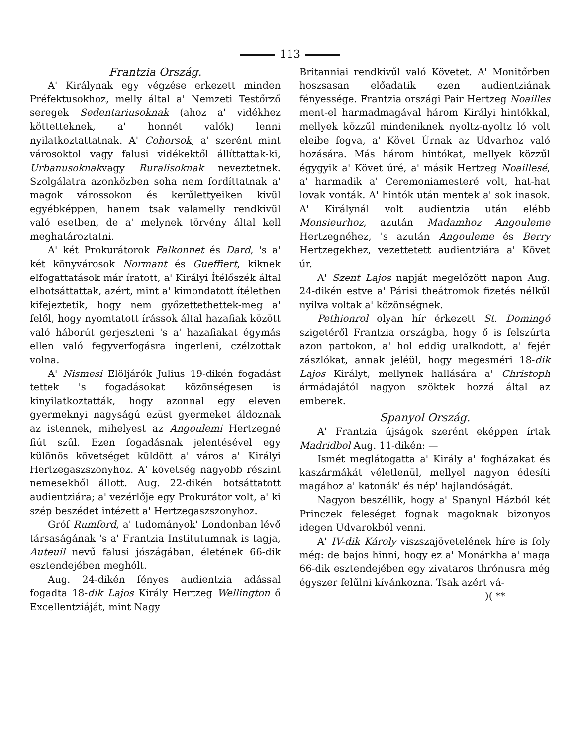113
Frantzia Ország.
A' Királynak egy végzése erkezett minden Préfektusokhoz, melly által a' Nemzeti Testőrző seregek Sedentariusoknak (ahoz a' vidékhez köttetteknek, a' honnét valók) lenni nyilatkoztattatnak. A' Cohorsok, a' szerént mint városoktol vagy falusi vidékektől állíttattak-ki, Urbanusoknakvagy Ruralisoknak neveztetnek. Szolgálatra azonközben soha nem fordíttatnak a' magok várossokon és kerűlettyeiken kivül egyébképpen, hanem tsak valamelly rendkivül való esetben, de a' melynek törvény által kell meghatároztatni.
A' két Prokurátorok Falkonnet és Dard, 's a' két könyvárosok Normant és Gueffiert, kiknek elfogattatások már íratott, a' Királyi Ítélőszék által elbotsáttattak, azért, mint a' kimondatott ítéletben kifejeztetik, hogy nem győzettethettek-meg a' felől, hogy nyomtatott írássok által hazafiak között való háborút gerjeszteni 's a' hazafiakat égymás ellen való fegyverfogásra ingerleni, czélzottak volna.
A' Nismesi Elöljárók Julius 19-dikén fogadást tettek 's fogadásokat közönségesen is kinyilatkoztatták, hogy azonnal egy eleven gyermeknyi nagyságú ezüst gyermeket áldoznak az istennek, mihelyest az Angoulemi Hertzegné fiút szűl. Ezen fogadásnak jelentésével egy különös követséget küldött a' város a' Királyi Hertzegaszszonyhoz. A' követség nagyobb részint nemesekből állott. Aug. 22-dikén botsáttatott audientziára; a' vezérlője egy Prokurátor volt, a' ki szép beszédet intézett a' Hertzegaszszonyhoz.
Gróf Rumford, a' tudományok' Londonban lévő társaságának 's a' Frantzia Institutumnak is tagja, Auteuil nevű falusi jószágában, életének 66-dik esztendejében meghólt.
Aug. 24-dikén fényes audientzia adással fogadta 18-dik Lajos Király Hertzeg Wellington ő Excellentziáját, mint Nagy
Britanniai rendkivűl való Követet. A' Monitőrben hoszsasan előadatik ezen audientziának fényessége. Frantzia országi Pair Hertzeg Noailles ment-el harmadmagával három Királyi hintókkal, mellyek közzűl mindeniknek nyoltz-nyoltz ló volt eleibe fogva, a' Követ Úrnak az Udvarhoz való hozására. Más három hintókat, mellyek közzűl égygyik a' Követ úré, a' másik Hertzeg Noaillesé, a' harmadik a' Ceremoniamesteré volt, hat-hat lovak vonták. A' hintók után mentek a' sok inasok. A' Királynál volt audientzia után elébb Monsieurhoz, azután Madamhoz Angouleme Hertzegnéhez, 's azután Angouleme és Berry Hertzegekhez, vezettetett audientziára a' Követ úr.
A' Szent Lajos napját megelőzött napon Aug. 24-dikén estve a' Párisi theátromok fizetés nélkűl nyilva voltak a' közönségnek.
Pethionrol olyan hír érkezett St. Domingó szigetéről Frantzia országba, hogy ő is felszúrta azon partokon, a' hol eddig uralkodott, a' fejér zászlókat, annak jeléül, hogy megesméri 18-dik Lajos Királyt, mellynek hallására a' Christoph ármádajától nagyon szöktek hozzá által az emberek.
Spanyol Ország.
A' Frantzia újságok szerént eképpen írtak Madridbol Aug. 11-dikén: —
Ismét meglátogatta a' Király a' fogházakat és kaszármákát véletlenül, mellyel nagyon édesíti magához a' katonák' és nép' hajlandóságát.
Nagyon beszéllik, hogy a' Spanyol Házból két Princzek feleséget fognak magoknak bizonyos idegen Udvarokból venni.
A' IV-dik Károly viszszajövetelének híre is foly még: de bajos hinni, hogy ez a' Monárkha a' maga 66-dik esztendejében egy zivataros thrónusra még égyszer felűlni kívánkozna. Tsak azért vá-
)( **